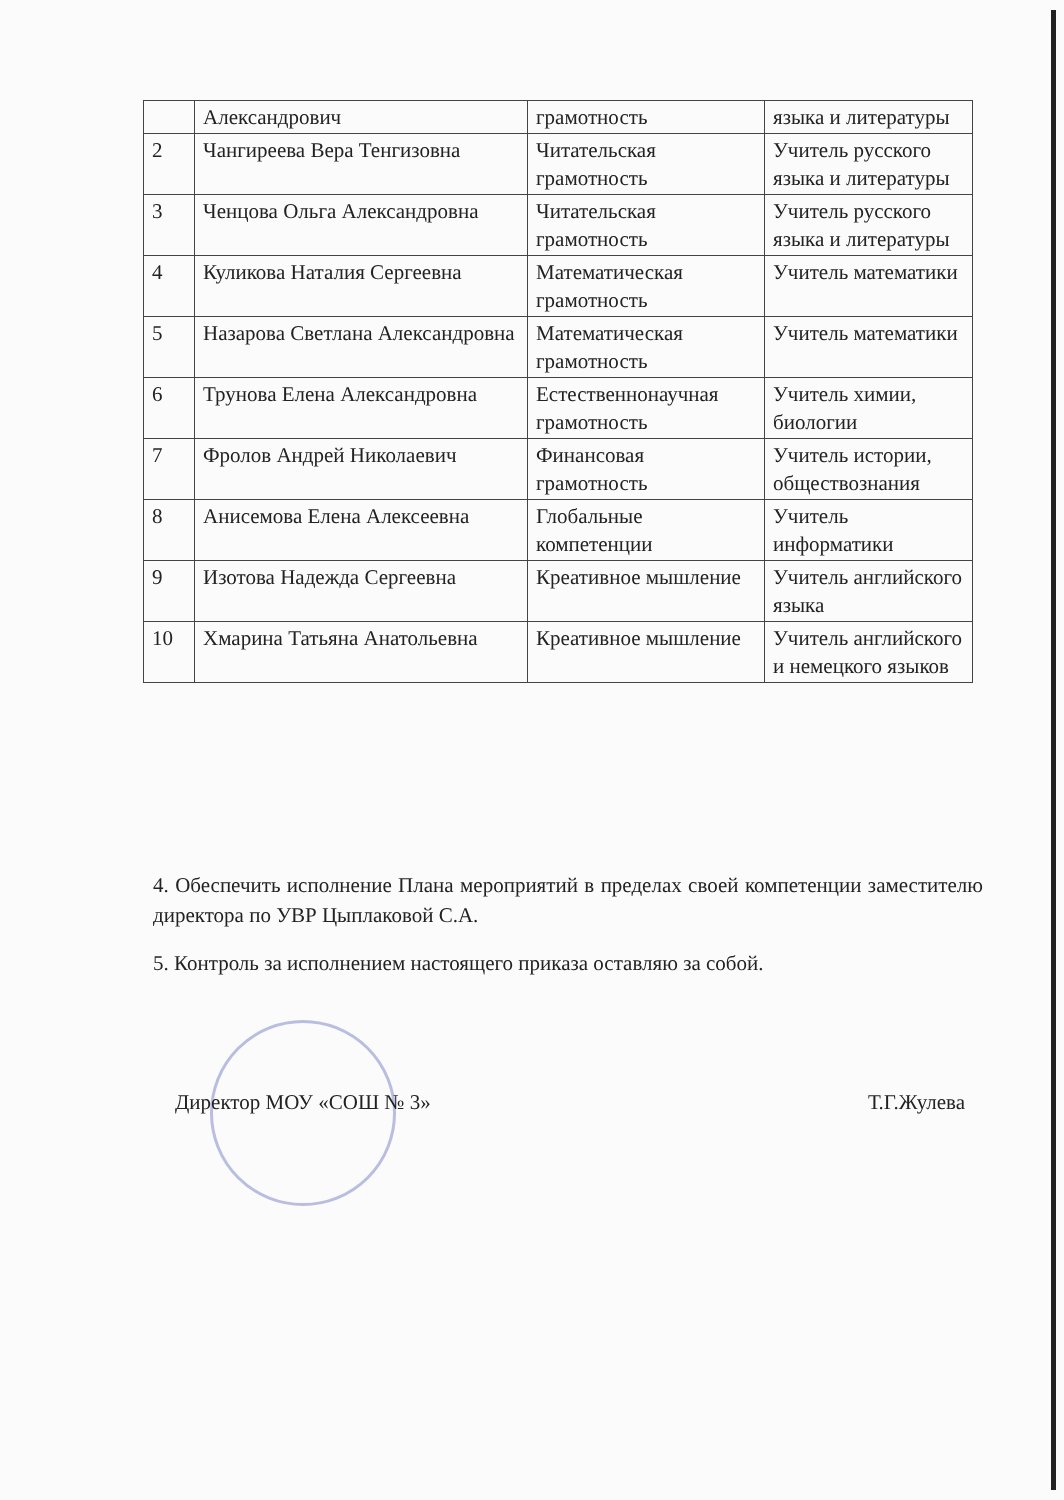| | Александрович | грамотность | языка и литературы |
| 2 | Чангиреева Вера Тенгизовна | Читательская грамотность | Учитель русского языка и литературы |
| 3 | Ченцова Ольга Александровна | Читательская грамотность | Учитель русского языка и литературы |
| 4 | Куликова Наталия Сергеевна | Математическая грамотность | Учитель математики |
| 5 | Назарова Светлана Александровна | Математическая грамотность | Учитель математики |
| 6 | Трунова Елена Александровна | Естественнонаучная грамотность | Учитель химии, биологии |
| 7 | Фролов Андрей Николаевич | Финансовая грамотность | Учитель истории, обществознания |
| 8 | Анисемова Елена Алексеевна | Глобальные компетенции | Учитель информатики |
| 9 | Изотова Надежда Сергеевна | Креативное мышление | Учитель английского языка |
| 10 | Хмарина Татьяна Анатольевна | Креативное мышление | Учитель английского и немецкого языков |
4. Обеспечить исполнение Плана мероприятий в пределах своей компетенции заместителю директора по УВР Цыплаковой С.А.
5. Контроль за исполнением настоящего приказа оставляю за собой.
Директор МОУ «СОШ № 3» Т.Г.Жулева